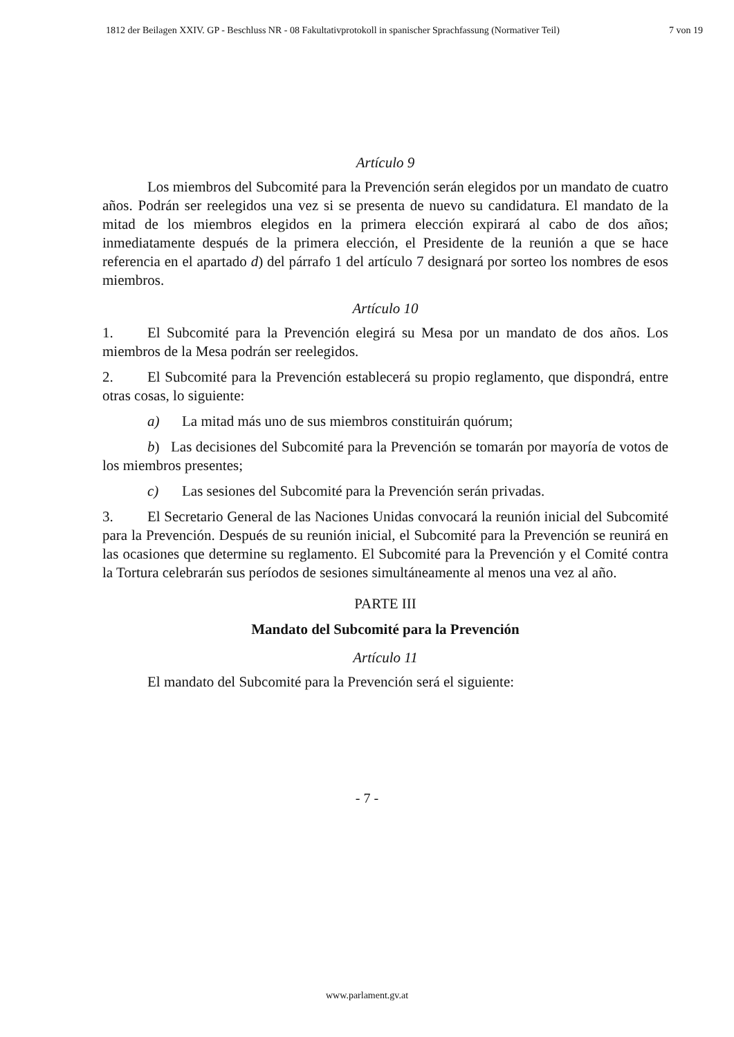1812 der Beilagen XXIV. GP - Beschluss NR - 08 Fakultativprotokoll in spanischer Sprachfassung (Normativer Teil) 7 von 19
Artículo 9
Los miembros del Subcomité para la Prevención serán elegidos por un mandato de cuatro años. Podrán ser reelegidos una vez si se presenta de nuevo su candidatura. El mandato de la mitad de los miembros elegidos en la primera elección expirará al cabo de dos años; inmediatamente después de la primera elección, el Presidente de la reunión a que se hace referencia en el apartado d) del párrafo 1 del artículo 7 designará por sorteo los nombres de esos miembros.
Artículo 10
1. El Subcomité para la Prevención elegirá su Mesa por un mandato de dos años. Los miembros de la Mesa podrán ser reelegidos.
2. El Subcomité para la Prevención establecerá su propio reglamento, que dispondrá, entre otras cosas, lo siguiente:
a) La mitad más uno de sus miembros constituirán quórum;
b) Las decisiones del Subcomité para la Prevención se tomarán por mayoría de votos de los miembros presentes;
c) Las sesiones del Subcomité para la Prevención serán privadas.
3. El Secretario General de las Naciones Unidas convocará la reunión inicial del Subcomité para la Prevención. Después de su reunión inicial, el Subcomité para la Prevención se reunirá en las ocasiones que determine su reglamento. El Subcomité para la Prevención y el Comité contra la Tortura celebrarán sus períodos de sesiones simultáneamente al menos una vez al año.
PARTE III
Mandato del Subcomité para la Prevención
Artículo 11
El mandato del Subcomité para la Prevención será el siguiente:
- 7 -
www.parlament.gv.at